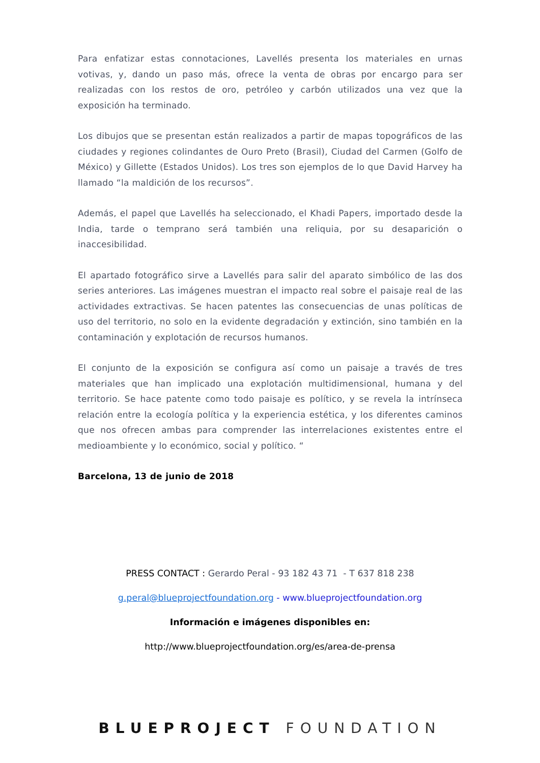Para enfatizar estas connotaciones, Lavellés presenta los materiales en urnas votivas, y, dando un paso más, ofrece la venta de obras por encargo para ser realizadas con los restos de oro, petróleo y carbón utilizados una vez que la exposición ha terminado.
Los dibujos que se presentan están realizados a partir de mapas topográficos de las ciudades y regiones colindantes de Ouro Preto (Brasil), Ciudad del Carmen (Golfo de México) y Gillette (Estados Unidos). Los tres son ejemplos de lo que David Harvey ha llamado “la maldición de los recursos”.
Además, el papel que Lavellés ha seleccionado, el Khadi Papers, importado desde la India, tarde o temprano será también una reliquia, por su desaparición o inaccesibilidad.
El apartado fotográfico sirve a Lavellés para salir del aparato simbólico de las dos series anteriores. Las imágenes muestran el impacto real sobre el paisaje real de las actividades extractivas. Se hacen patentes las consecuencias de unas políticas de uso del territorio, no solo en la evidente degradación y extinción, sino también en la contaminación y explotación de recursos humanos.
El conjunto de la exposición se configura así como un paisaje a través de tres materiales que han implicado una explotación multidimensional, humana y del territorio. Se hace patente como todo paisaje es político, y se revela la intrínseca relación entre la ecología política y la experiencia estética, y los diferentes caminos que nos ofrecen ambas para comprender las interrelaciones existentes entre el medioambiente y lo económico, social y político. “
Barcelona, 13 de junio de 2018
PRESS CONTACT : Gerardo Peral - 93 182 43 71 - T 637 818 238
g.peral@blueprojectfoundation.org - www.blueprojectfoundation.org
Información e imágenes disponibles en:
http://www.blueprojectfoundation.org/es/area-de-prensa
BLUEPROJECT FOUNDATION